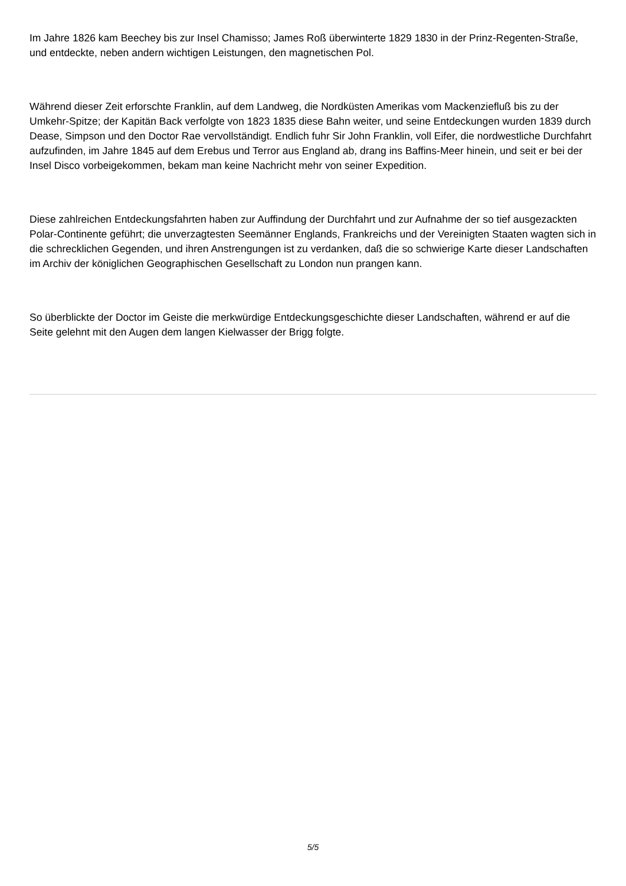Im Jahre 1826 kam Beechey bis zur Insel Chamisso; James Roß überwinterte 1829 1830 in der Prinz-Regenten-Straße, und entdeckte, neben andern wichtigen Leistungen, den magnetischen Pol.
Während dieser Zeit erforschte Franklin, auf dem Landweg, die Nordküsten Amerikas vom Mackenziefluß bis zu der Umkehr-Spitze; der Kapitän Back verfolgte von 1823 1835 diese Bahn weiter, und seine Entdeckungen wurden 1839 durch Dease, Simpson und den Doctor Rae vervollständigt. Endlich fuhr Sir John Franklin, voll Eifer, die nordwestliche Durchfahrt aufzufinden, im Jahre 1845 auf dem Erebus und Terror aus England ab, drang ins Baffins-Meer hinein, und seit er bei der Insel Disco vorbeigekommen, bekam man keine Nachricht mehr von seiner Expedition.
Diese zahlreichen Entdeckungsfahrten haben zur Auffindung der Durchfahrt und zur Aufnahme der so tief ausgezackten Polar-Continente geführt; die unverzagtesten Seemänner Englands, Frankreichs und der Vereinigten Staaten wagten sich in die schrecklichen Gegenden, und ihren Anstrengungen ist zu verdanken, daß die so schwierige Karte dieser Landschaften im Archiv der königlichen Geographischen Gesellschaft zu London nun prangen kann.
So überblickte der Doctor im Geiste die merkwürdige Entdeckungsgeschichte dieser Landschaften, während er auf die Seite gelehnt mit den Augen dem langen Kielwasser der Brigg folgte.
5/5